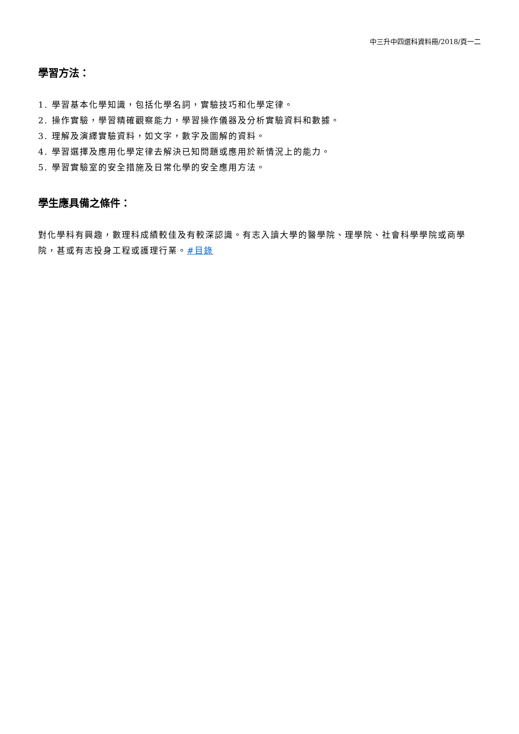中三升中四選科資料冊/2018/頁一二
學習方法：
1. 學習基本化學知識，包括化學名詞，實驗技巧和化學定律。
2. 操作實驗，學習精確觀察能力，學習操作儀器及分析實驗資料和數據。
3. 理解及演繹實驗資料，如文字，數字及圖解的資料。
4. 學習選擇及應用化學定律去解決已知問題或應用於新情況上的能力。
5. 學習實驗室的安全措施及日常化學的安全應用方法。
學生應具備之條件：
對化學科有興趣，數理科成績較佳及有較深認識。有志入讀大學的醫學院、理學院、社會科學學院或商學院，甚或有志投身工程或護理行業。#目錄